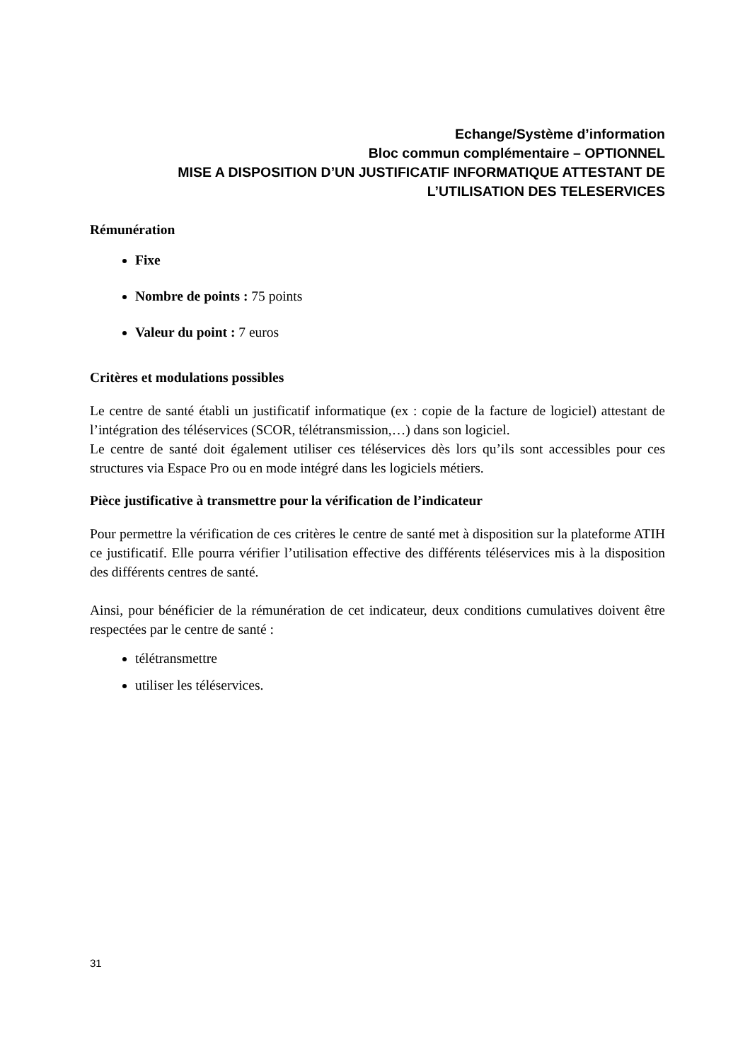Echange/Système d’information
Bloc commun complémentaire – OPTIONNEL
MISE A DISPOSITION D’UN JUSTIFICATIF INFORMATIQUE ATTESTANT DE
L’UTILISATION DES TELESERVICES
Rémunération
Fixe
Nombre de points : 75 points
Valeur du point : 7 euros
Critères et modulations possibles
Le centre de santé établi un justificatif informatique (ex : copie de la facture de logiciel) attestant de l’intégration des téléservices (SCOR, télétransmission,…) dans son logiciel.
Le centre de santé doit également utiliser ces téléservices dès lors qu’ils sont accessibles pour ces structures via Espace Pro ou en mode intégré dans les logiciels métiers.
Pièce justificative à transmettre pour la vérification de l’indicateur
Pour permettre la vérification de ces critères le centre de santé met à disposition sur la plateforme ATIH ce justificatif. Elle pourra vérifier l’utilisation effective des différents téléservices mis à la disposition des différents centres de santé.
Ainsi, pour bénéficier de la rémunération de cet indicateur, deux conditions cumulatives doivent être respectées par le centre de santé :
télétransmettre
utiliser les téléservices.
31